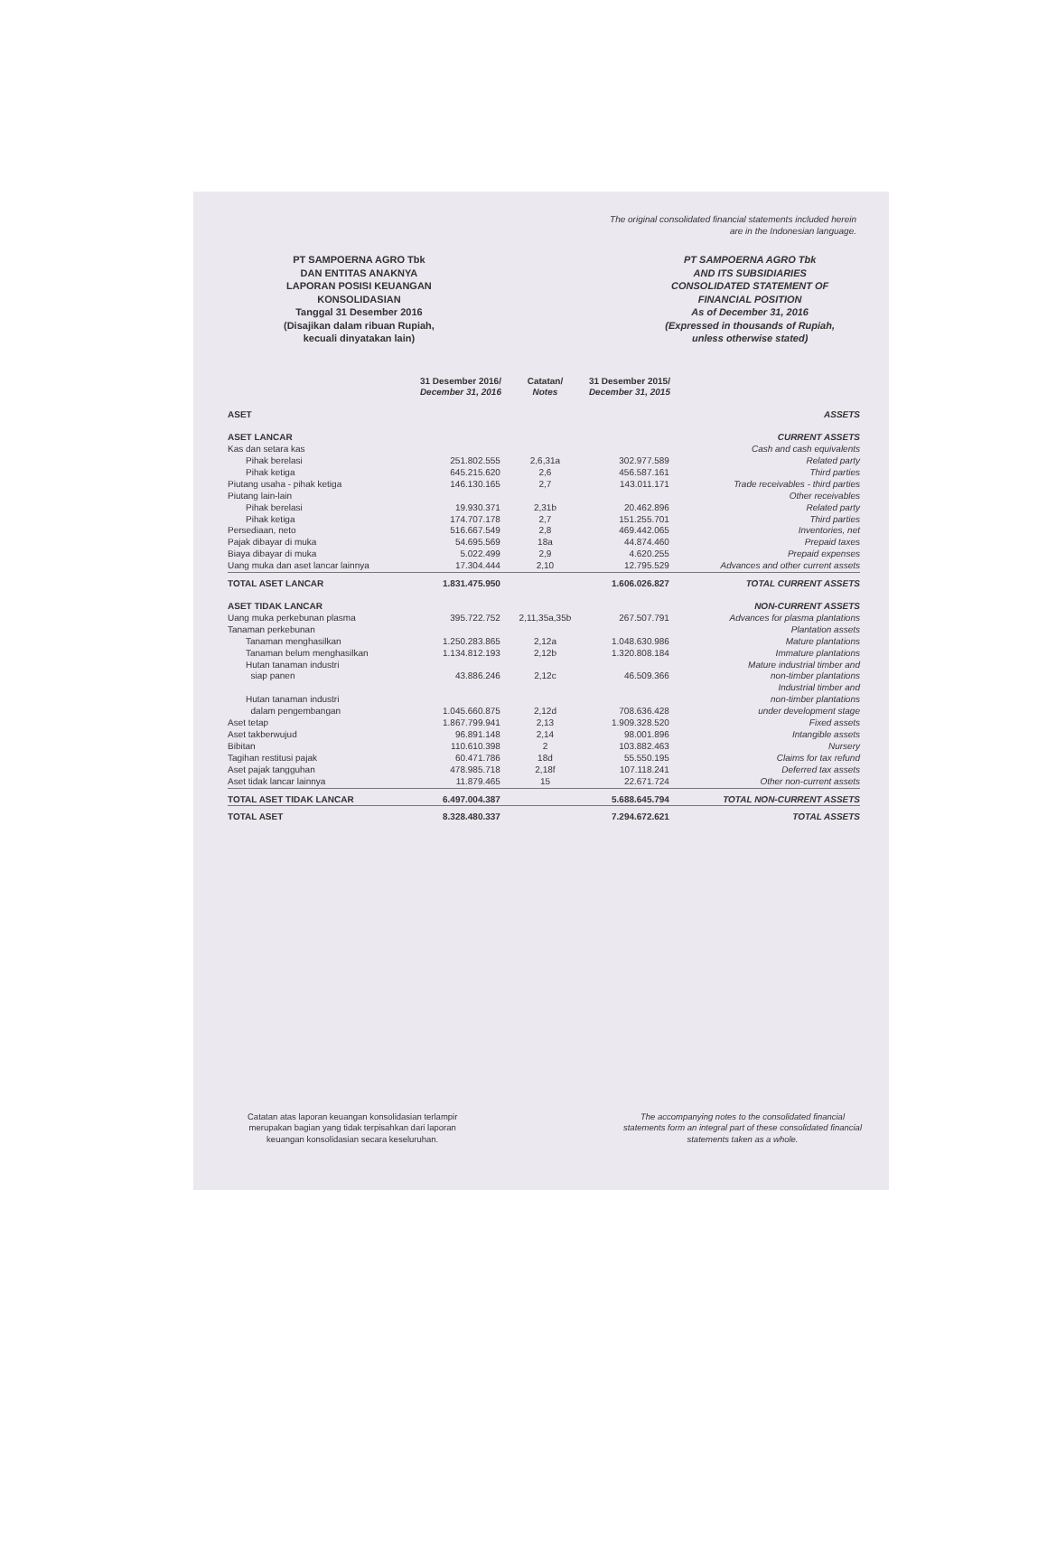The original consolidated financial statements included herein
are in the Indonesian language.
PT SAMPOERNA AGRO Tbk
DAN ENTITAS ANAKNYA
LAPORAN POSISI KEUANGAN
KONSOLIDASIAN
Tanggal 31 Desember 2016
(Disajikan dalam ribuan Rupiah,
kecuali dinyatakan lain)
PT SAMPOERNA AGRO Tbk
AND ITS SUBSIDIARIES
CONSOLIDATED STATEMENT OF
FINANCIAL POSITION
As of December 31, 2016
(Expressed in thousands of Rupiah,
unless otherwise stated)
| | 31 Desember 2016/ December 31, 2016 | Catatan/ Notes | 31 Desember 2015/ December 31, 2015 | |
| --- | --- | --- | --- | --- |
| ASET | | | | ASSETS |
| ASET LANCAR | | | | CURRENT ASSETS |
| Kas dan setara kas | | | | Cash and cash equivalents |
| Pihak berelasi | 251.802.555 | 2,6,31a | 302.977.589 | Related party |
| Pihak ketiga | 645.215.620 | 2,6 | 456.587.161 | Third parties |
| Piutang usaha - pihak ketiga | 146.130.165 | 2,7 | 143.011.171 | Trade receivables - third parties |
| Piutang lain-lain | | | | Other receivables |
| Pihak berelasi | 19.930.371 | 2,31b | 20.462.896 | Related party |
| Pihak ketiga | 174.707.178 | 2,7 | 151.255.701 | Third parties |
| Persediaan, neto | 516.667.549 | 2,8 | 469.442.065 | Inventories, net |
| Pajak dibayar di muka | 54.695.569 | 18a | 44.874.460 | Prepaid taxes |
| Biaya dibayar di muka | 5.022.499 | 2,9 | 4.620.255 | Prepaid expenses |
| Uang muka dan aset lancar lainnya | 17.304.444 | 2,10 | 12.795.529 | Advances and other current assets |
| TOTAL ASET LANCAR | 1.831.475.950 | | 1.606.026.827 | TOTAL CURRENT ASSETS |
| ASET TIDAK LANCAR | | | | NON-CURRENT ASSETS |
| Uang muka perkebunan plasma | 395.722.752 | 2,11,35a,35b | 267.507.791 | Advances for plasma plantations |
| Tanaman perkebunan | | | | Plantation assets |
| Tanaman menghasilkan | 1.250.283.865 | 2,12a | 1.048.630.986 | Mature plantations |
| Tanaman belum menghasilkan | 1.134.812.193 | 2,12b | 1.320.808.184 | Immature plantations |
| Hutan tanaman industri siap panen | 43.886.246 | 2,12c | 46.509.366 | Mature industrial timber and non-timber plantations |
| Hutan tanaman industri dalam pengembangan | 1.045.660.875 | 2,12d | 708.636.428 | Industrial timber and non-timber plantations under development stage |
| Aset tetap | 1.867.799.941 | 2,13 | 1.909.328.520 | Fixed assets |
| Aset takberwujud | 96.891.148 | 2,14 | 98.001.896 | Intangible assets |
| Bibitan | 110.610.398 | 2 | 103.882.463 | Nursery |
| Tagihan restitusi pajak | 60.471.786 | 18d | 55.550.195 | Claims for tax refund |
| Aset pajak tangguhan | 478.985.718 | 2,18f | 107.118.241 | Deferred tax assets |
| Aset tidak lancar lainnya | 11.879.465 | 15 | 22.671.724 | Other non-current assets |
| TOTAL ASET TIDAK LANCAR | 6.497.004.387 | | 5.688.645.794 | TOTAL NON-CURRENT ASSETS |
| TOTAL ASET | 8.328.480.337 | | 7.294.672.621 | TOTAL ASSETS |
Catatan atas laporan keuangan konsolidasian terlampir
merupakan bagian yang tidak terpisahkan dari laporan
keuangan konsolidasian secara keseluruhan.
The accompanying notes to the consolidated financial
statements form an integral part of these consolidated financial
statements taken as a whole.